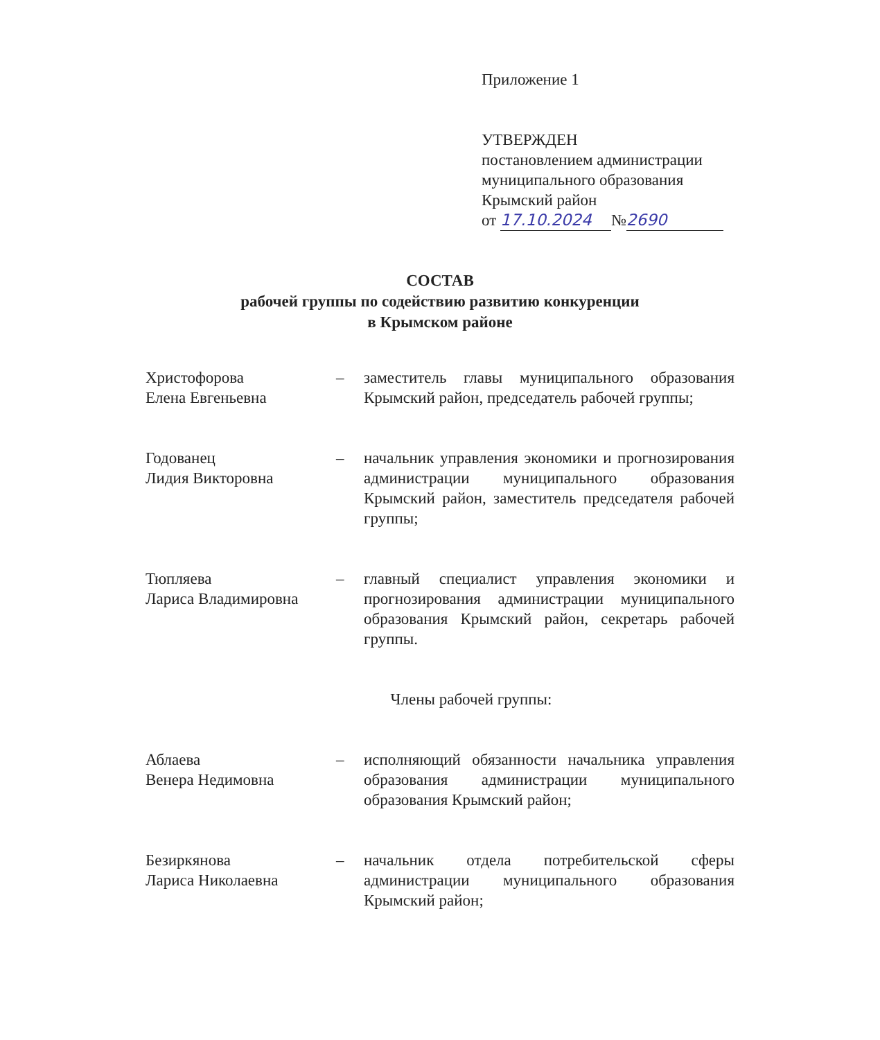Приложение 1
УТВЕРЖДЕН
постановлением администрации
муниципального образования
Крымский район
от 17.10.2024 № 2690
СОСТАВ
рабочей группы по содействию развитию конкуренции
в Крымском районе
Христофорова
Елена Евгеньевна
– заместитель главы муниципального образования Крымский район, председатель рабочей группы;
Годованец
Лидия Викторовна
– начальник управления экономики и прогнозирования администрации муниципального образования Крымский район, заместитель председателя рабочей группы;
Тюпляева
Лариса Владимировна
– главный специалист управления экономики и прогнозирования администрации муниципального образования Крымский район, секретарь рабочей группы.
Члены рабочей группы:
Аблаева
Венера Недимовна
– исполняющий обязанности начальника управления образования администрации муниципального образования Крымский район;
Безиркянова
Лариса Николаевна
– начальник отдела потребительской сферы администрации муниципального образования Крымский район;